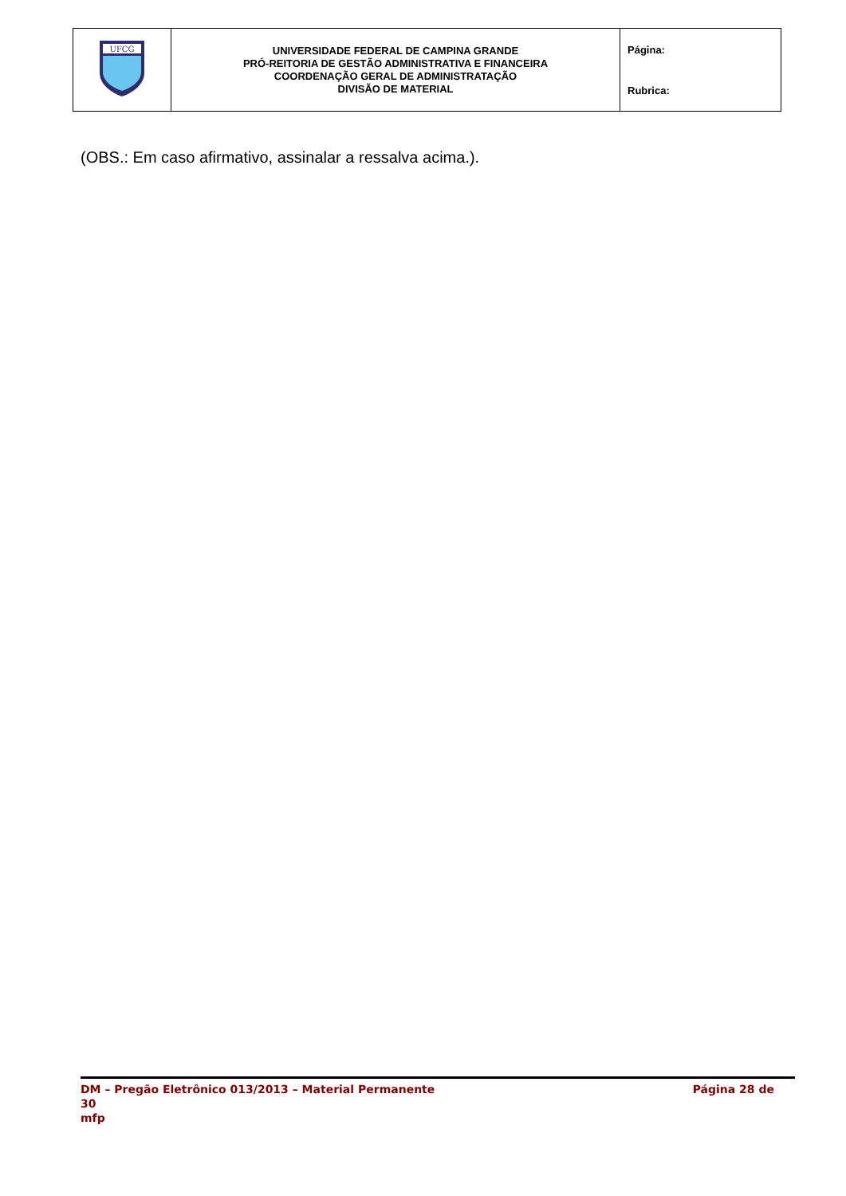| UFCG | UNIVERSIDADE FEDERAL DE CAMPINA GRANDE PRÓ-REITORIA DE GESTÃO ADMINISTRATIVA E FINANCEIRA COORDENAÇÃO GERAL DE ADMINISTRATAÇÃO DIVISÃO DE MATERIAL | Página: Rubrica: |
(OBS.: Em caso afirmativo, assinalar a ressalva acima.).
DM – Pregão Eletrônico 013/2013 – Material Permanente Página 28 de
30
mfp